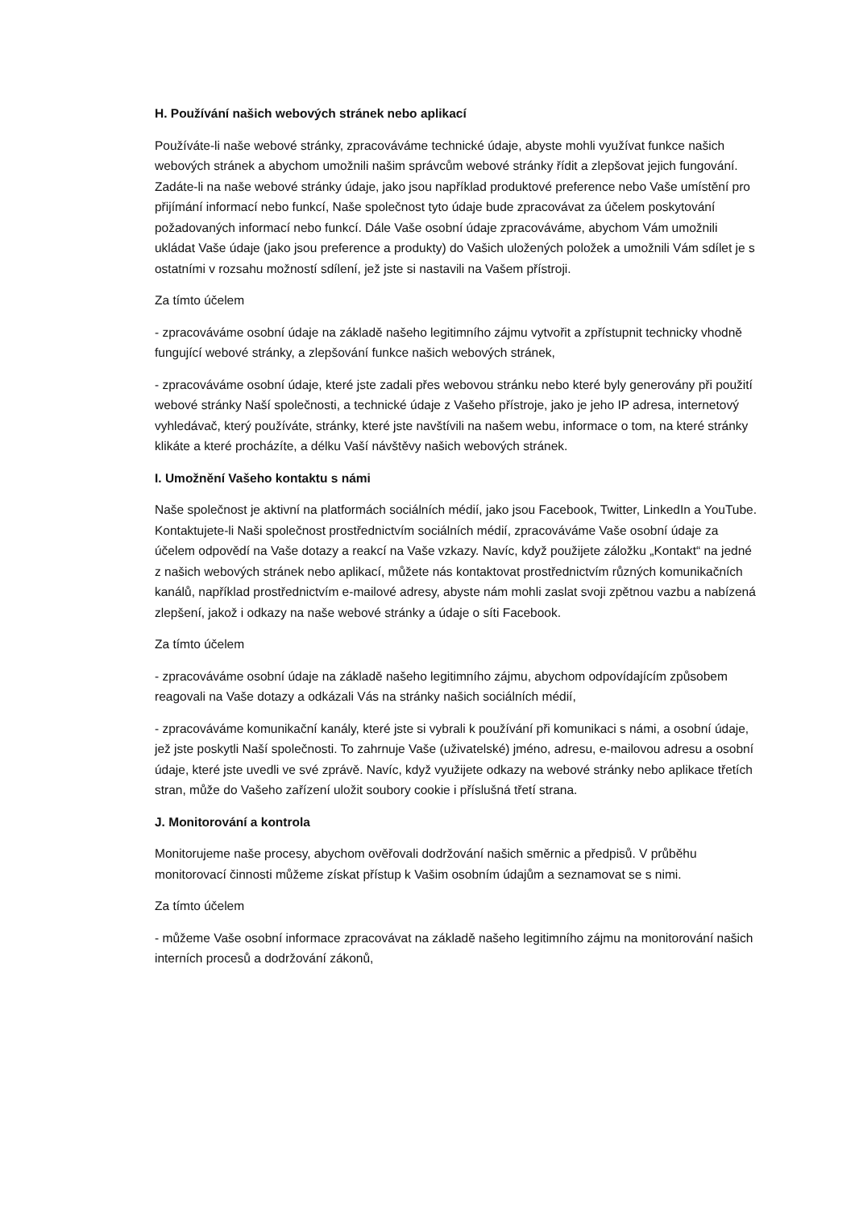H. Používání našich webových stránek nebo aplikací
Používáte-li naše webové stránky, zpracováváme technické údaje, abyste mohli využívat funkce našich webových stránek a abychom umožnili našim správcům webové stránky řídit a zlepšovat jejich fungování. Zadáte-li na naše webové stránky údaje, jako jsou například produktové preference nebo Vaše umístění pro přijímání informací nebo funkcí, Naše společnost tyto údaje bude zpracovávat za účelem poskytování požadovaných informací nebo funkcí. Dále Vaše osobní údaje zpracováváme, abychom Vám umožnili ukládat Vaše údaje (jako jsou preference a produkty) do Vašich uložených položek a umožnili Vám sdílet je s ostatními v rozsahu možností sdílení, jež jste si nastavili na Vašem přístroji.
Za tímto účelem
- zpracováváme osobní údaje na základě našeho legitimního zájmu vytvořit a zpřístupnit technicky vhodně fungující webové stránky, a zlepšování funkce našich webových stránek,
- zpracováváme osobní údaje, které jste zadali přes webovou stránku nebo které byly generovány při použití webové stránky Naší společnosti, a technické údaje z Vašeho přístroje, jako je jeho IP adresa, internetový vyhledávač, který používáte, stránky, které jste navštívili na našem webu, informace o tom, na které stránky klikáte a které procházíte, a délku Vaší návštěvy našich webových stránek.
I. Umožnění Vašeho kontaktu s námi
Naše společnost je aktivní na platformách sociálních médií, jako jsou Facebook, Twitter, LinkedIn a YouTube. Kontaktujete-li Naši společnost prostřednictvím sociálních médií, zpracováváme Vaše osobní údaje za účelem odpovědí na Vaše dotazy a reakcí na Vaše vzkazy. Navíc, když použijete záložku „Kontakt“ na jedné z našich webových stránek nebo aplikací, můžete nás kontaktovat prostřednictvím různých komunikačních kanálů, například prostřednictvím e-mailové adresy, abyste nám mohli zaslat svoji zpětnou vazbu a nabízená zlepšení, jakož i odkazy na naše webové stránky a údaje o síti Facebook.
Za tímto účelem
- zpracováváme osobní údaje na základě našeho legitimního zájmu, abychom odpovídajícím způsobem reagovali na Vaše dotazy a odkázali Vás na stránky našich sociálních médií,
- zpracováváme komunikační kanály, které jste si vybrali k používání při komunikaci s námi, a osobní údaje, jež jste poskytli Naší společnosti. To zahrnuje Vaše (uživatelské) jméno, adresu, e-mailovou adresu a osobní údaje, které jste uvedli ve své zprávě. Navíc, když využijete odkazy na webové stránky nebo aplikace třetích stran, může do Vašeho zařízení uložit soubory cookie i příslušná třetí strana.
J. Monitorování a kontrola
Monitorujeme naše procesy, abychom ověřovali dodržování našich směrnic a předpisů. V průběhu monitorovací činnosti můžeme získat přístup k Vašim osobním údajům a seznamovat se s nimi.
Za tímto účelem
- můžeme Vaše osobní informace zpracovávat na základě našeho legitimního zájmu na monitorování našich interních procesů a dodržování zákonů,